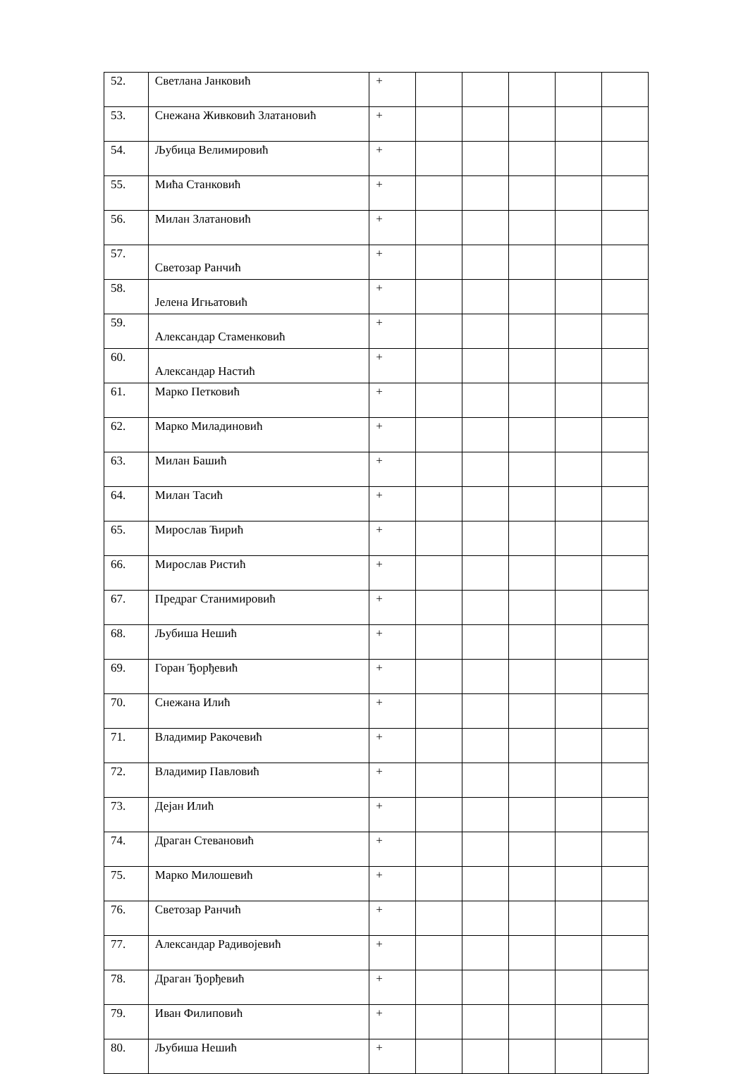| 52. | Светлана Јанковић | + | | | | | |
| 53. | Снежана Живковић Златановић | + | | | | | |
| 54. | Љубица Велимировић | + | | | | | |
| 55. | Мића Станковић | + | | | | | |
| 56. | Милан Златановић | + | | | | | |
| 57. | Светозар Ранчић | + | | | | | |
| 58. | Јелена Игњатовић | + | | | | | |
| 59. | Александар Стаменковић | + | | | | | |
| 60. | Александар Настић | + | | | | | |
| 61. | Марко Петковић | + | | | | | |
| 62. | Марко Миладиновић | + | | | | | |
| 63. | Милан Башић | + | | | | | |
| 64. | Милан Тасић | + | | | | | |
| 65. | Мирослав Ћирић | + | | | | | |
| 66. | Мирослав Ристић | + | | | | | |
| 67. | Предраг Станимировић | + | | | | | |
| 68. | Љубиша Нешић | + | | | | | |
| 69. | Горан Ђорђевић | + | | | | | |
| 70. | Снежана Илић | + | | | | | |
| 71. | Владимир Ракочевић | + | | | | | |
| 72. | Владимир Павловић | + | | | | | |
| 73. | Дејан Илић | + | | | | | |
| 74. | Драган Стевановић | + | | | | | |
| 75. | Марко Милошевић | + | | | | | |
| 76. | Светозар Ранчић | + | | | | | |
| 77. | Александар Радивојевић | + | | | | | |
| 78. | Драган Ђорђевић | + | | | | | |
| 79. | Иван Филиповић | + | | | | | |
| 80. | Љубиша Нешић | + | | | | | |